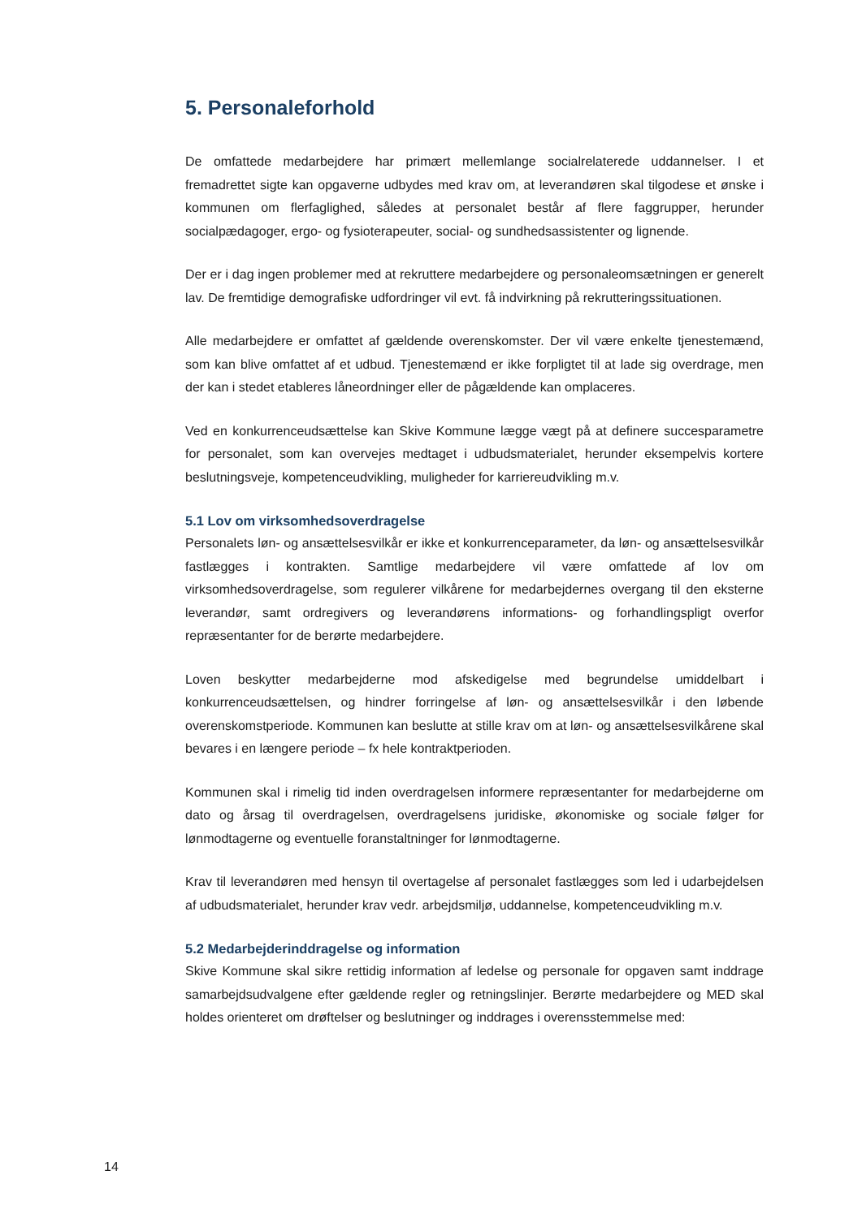5. Personaleforhold
De omfattede medarbejdere har primært mellemlange socialrelaterede uddannelser. I et fremadrettet sigte kan opgaverne udbydes med krav om, at leverandøren skal tilgodese et ønske i kommunen om flerfaglighed, således at personalet består af flere faggrupper, herunder socialpædagoger, ergo- og fysioterapeuter, social- og sundhedsassistenter og lignende.
Der er i dag ingen problemer med at rekruttere medarbejdere og personaleomsætningen er generelt lav. De fremtidige demografiske udfordringer vil evt. få indvirkning på rekrutteringssituationen.
Alle medarbejdere er omfattet af gældende overenskomster. Der vil være enkelte tjenestemænd, som kan blive omfattet af et udbud. Tjenestemænd er ikke forpligtet til at lade sig overdrage, men der kan i stedet etableres låneordninger eller de pågældende kan omplaceres.
Ved en konkurrenceudsættelse kan Skive Kommune lægge vægt på at definere succesparametre for personalet, som kan overvejes medtaget i udbudsmaterialet, herunder eksempelvis kortere beslutningsveje, kompetenceudvikling, muligheder for karriereudvikling m.v.
5.1 Lov om virksomhedsoverdragelse
Personalets løn- og ansættelsesvilkår er ikke et konkurrenceparameter, da løn- og ansættelsesvilkår fastlægges i kontrakten. Samtlige medarbejdere vil være omfattede af lov om virksomhedsoverdragelse, som regulerer vilkårene for medarbejdernes overgang til den eksterne leverandør, samt ordregivers og leverandørens informations- og forhandlingspligt overfor repræsentanter for de berørte medarbejdere.
Loven beskytter medarbejderne mod afskedigelse med begrundelse umiddelbart i konkurrenceudsættelsen, og hindrer forringelse af løn- og ansættelsesvilkår i den løbende overenskomstperiode. Kommunen kan beslutte at stille krav om at løn- og ansættelsesvilkårene skal bevares i en længere periode – fx hele kontraktperioden.
Kommunen skal i rimelig tid inden overdragelsen informere repræsentanter for medarbejderne om dato og årsag til overdragelsen, overdragelsens juridiske, økonomiske og sociale følger for lønmodtagerne og eventuelle foranstaltninger for lønmodtagerne.
Krav til leverandøren med hensyn til overtagelse af personalet fastlægges som led i udarbejdelsen af udbudsmaterialet, herunder krav vedr. arbejdsmiljø, uddannelse, kompetenceudvikling m.v.
5.2 Medarbejderinddragelse og information
Skive Kommune skal sikre rettidig information af ledelse og personale for opgaven samt inddrage samarbejdsudvalgene efter gældende regler og retningslinjer. Berørte medarbejdere og MED skal holdes orienteret om drøftelser og beslutninger og inddrages i overensstemmelse med:
14